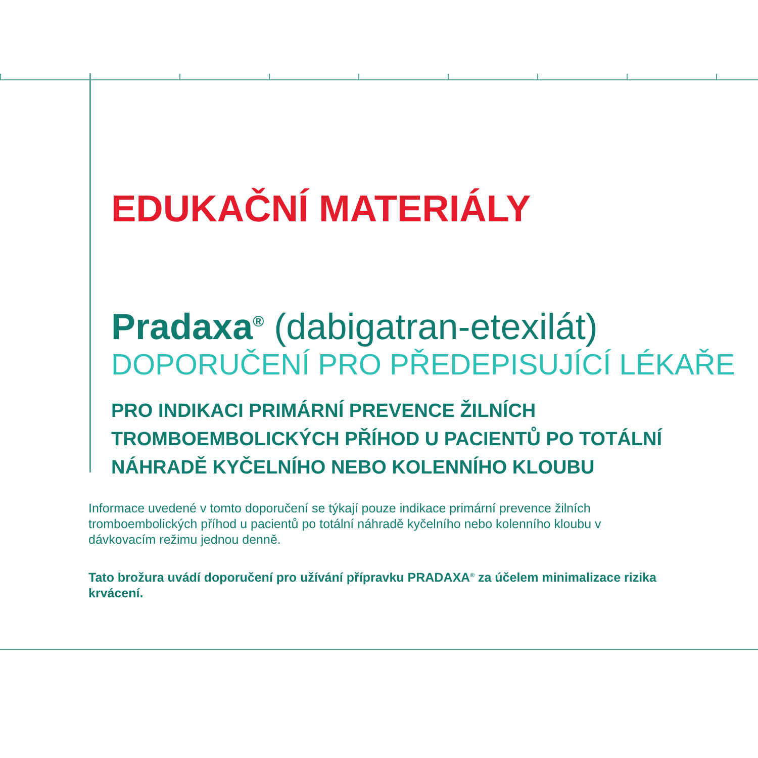EDUKAČNÍ MATERIÁLY
Pradaxa<sup>®</sup> (dabigatran-etexilát)
DOPORUČENÍ PRO PŘEDEPISUJÍCÍ LÉKAŘE
PRO INDIKACI PRIMÁRNÍ PREVENCE ŽILNÍCH
TROMBOEMBOLICKÝCH PŘÍHOD U PACIENTŮ PO TOTÁLNÍ
NÁHRADĚ KYČELNÍHO NEBO KOLENNÍHO KLOUBU
Informace uvedené v tomto doporučení se týkají pouze indikace primární prevence žilních tromboembolických příhod u pacientů po totální náhradě kyčelního nebo kolenního kloubu v dávkovacím režimu jednou denně.
Tato brožura uvádí doporučení pro užívání přípravku PRADAXA<sup>®</sup> za účelem minimalizace rizika krvácení.